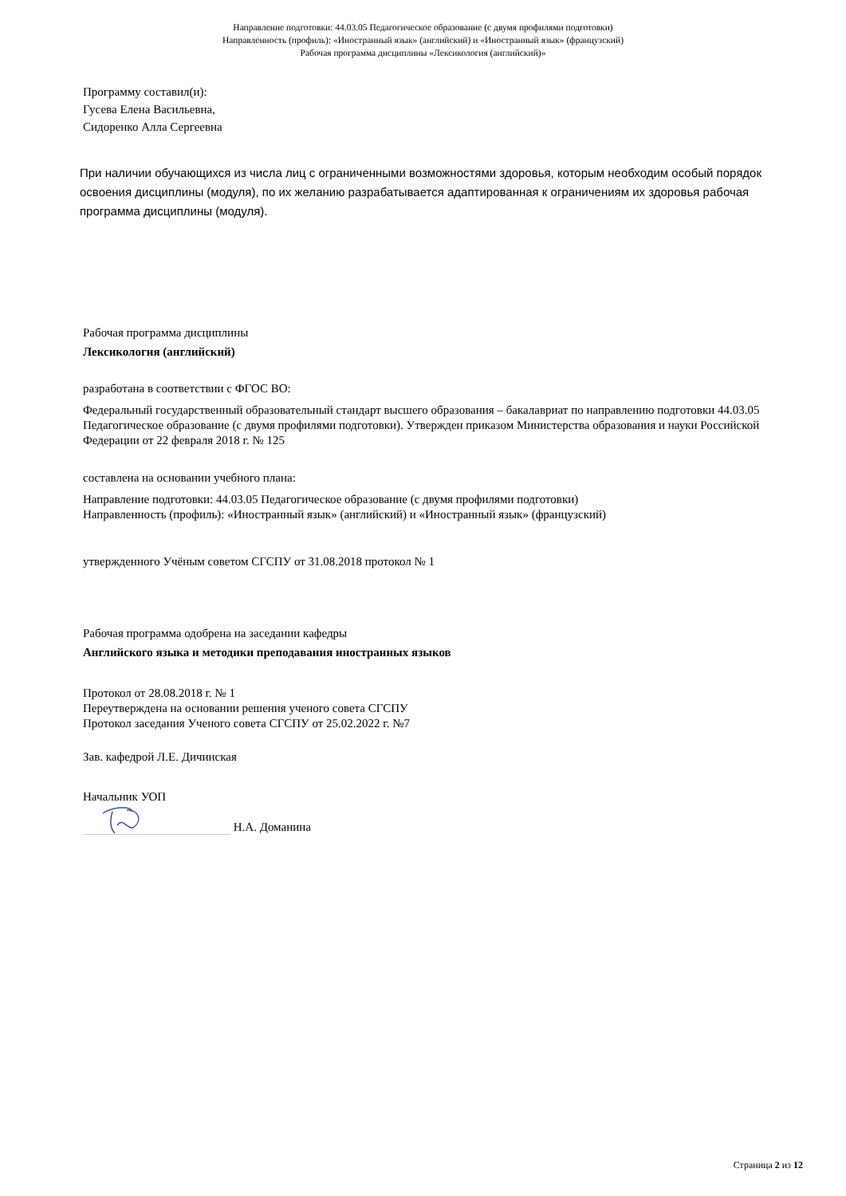Направление подготовки: 44.03.05 Педагогическое образование (с двумя профилями подготовки)
Направленность (профиль): «Иностранный язык» (английский) и «Иностранный язык» (французский)
Рабочая программа дисциплины «Лексикология (английский)»
Программу составил(и):
Гусева Елена Васильевна,
Сидоренко Алла Сергеевна
При наличии обучающихся из числа лиц с ограниченными возможностями здоровья, которым необходим особый порядок освоения дисциплины (модуля), по их желанию разрабатывается адаптированная к ограничениям их здоровья рабочая программа дисциплины (модуля).
Рабочая программа дисциплины
Лексикология (английский)
разработана в соответствии с ФГОС ВО:
Федеральный государственный образовательный стандарт высшего образования – бакалавриат по направлению подготовки 44.03.05 Педагогическое образование (с двумя профилями подготовки). Утвержден приказом Министерства образования и науки Российской Федерации от 22 февраля 2018 г. № 125
составлена на основании учебного плана:
Направление подготовки: 44.03.05 Педагогическое образование (с двумя профилями подготовки)
Направленность (профиль): «Иностранный язык» (английский) и «Иностранный язык» (французский)
утвержденного Учёным советом СГСПУ от 31.08.2018 протокол № 1
Рабочая программа одобрена на заседании кафедры
Английского языка и методики преподавания иностранных языков
Протокол от 28.08.2018 г. № 1
Переутверждена на основании решения ученого совета СГСПУ
Протокол заседания Ученого совета СГСПУ от 25.02.2022 г. №7
Зав. кафедрой Л.Е. Дичинская
Начальник УОП
Н.А. Доманина
Страница 2 из 12